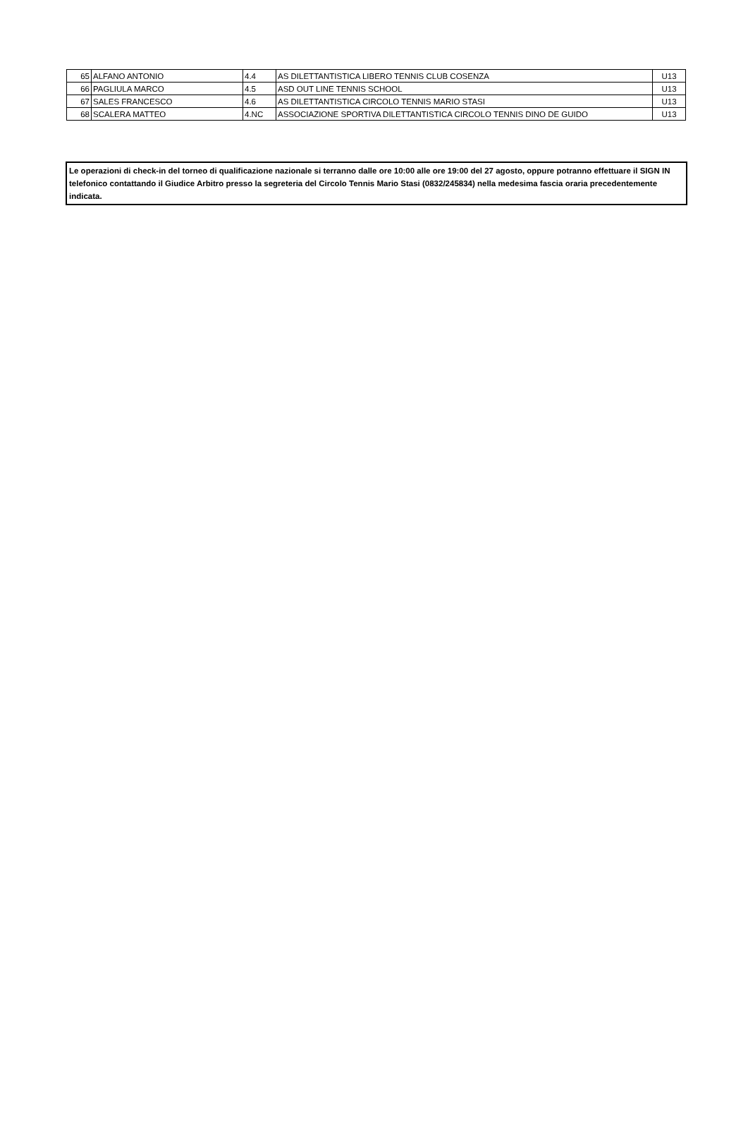| 65 | ALFANO ANTONIO | 4.4 | AS DILETTANTISTICA LIBERO TENNIS CLUB COSENZA | U13 |
| 66 | PAGLIULA MARCO | 4.5 | ASD OUT LINE TENNIS SCHOOL | U13 |
| 67 | SALES FRANCESCO | 4.6 | AS DILETTANTISTICA CIRCOLO TENNIS MARIO STASI | U13 |
| 68 | SCALERA MATTEO | 4.NC | ASSOCIAZIONE SPORTIVA DILETTANTISTICA CIRCOLO TENNIS DINO DE GUIDO | U13 |
Le operazioni di check-in del torneo di qualificazione nazionale si terranno dalle ore 10:00 alle ore 19:00 del 27 agosto, oppure potranno effettuare il SIGN IN telefonico contattando il Giudice Arbitro presso la segreteria del Circolo Tennis Mario Stasi (0832/245834) nella medesima fascia oraria precedentemente indicata.